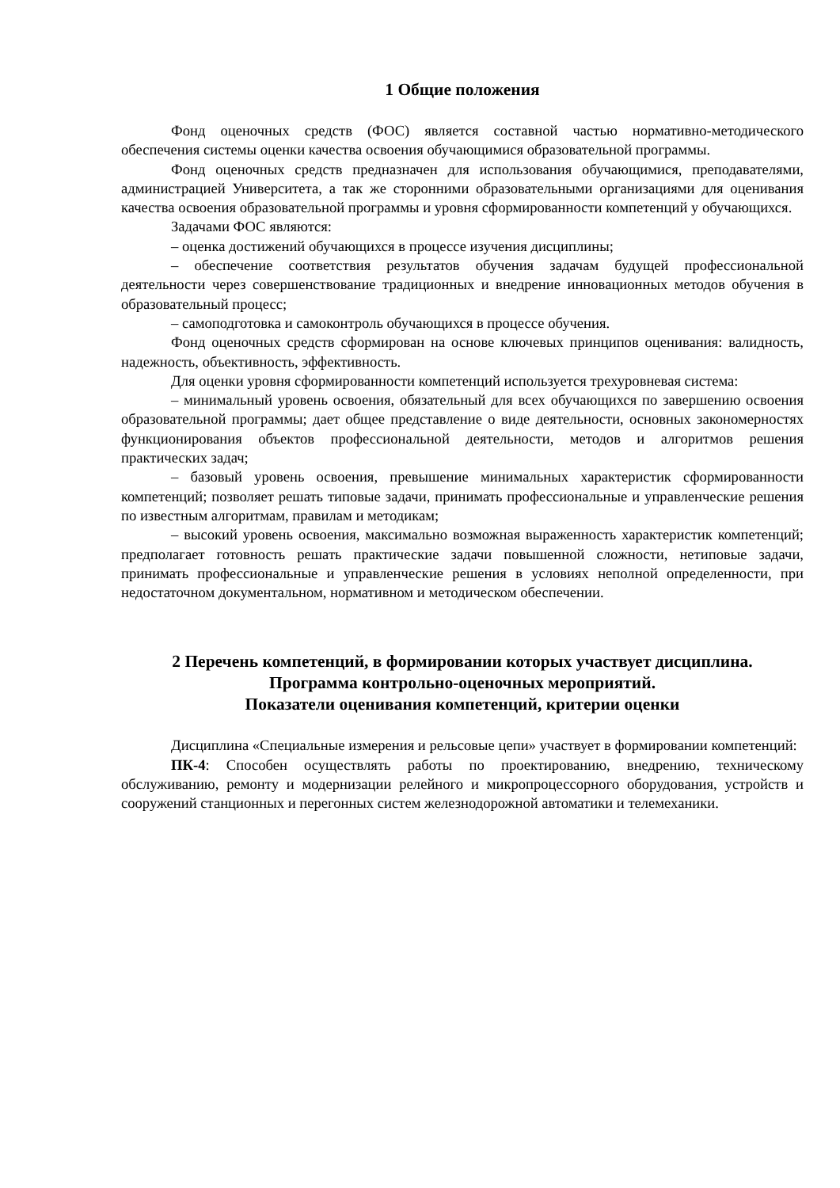1 Общие положения
Фонд оценочных средств (ФОС) является составной частью нормативно-методического обеспечения системы оценки качества освоения обучающимися образовательной программы.
Фонд оценочных средств предназначен для использования обучающимися, преподавателями, администрацией Университета, а так же сторонними образовательными организациями для оценивания качества освоения образовательной программы и уровня сформированности компетенций у обучающихся.
Задачами ФОС являются:
– оценка достижений обучающихся в процессе изучения дисциплины;
– обеспечение соответствия результатов обучения задачам будущей профессиональной деятельности через совершенствование традиционных и внедрение инновационных методов обучения в образовательный процесс;
– самоподготовка и самоконтроль обучающихся в процессе обучения.
Фонд оценочных средств сформирован на основе ключевых принципов оценивания: валидность, надежность, объективность, эффективность.
Для оценки уровня сформированности компетенций используется трехуровневая система:
– минимальный уровень освоения, обязательный для всех обучающихся по завершению освоения образовательной программы; дает общее представление о виде деятельности, основных закономерностях функционирования объектов профессиональной деятельности, методов и алгоритмов решения практических задач;
– базовый уровень освоения, превышение минимальных характеристик сформированности компетенций; позволяет решать типовые задачи, принимать профессиональные и управленческие решения по известным алгоритмам, правилам и методикам;
– высокий уровень освоения, максимально возможная выраженность характеристик компетенций; предполагает готовность решать практические задачи повышенной сложности, нетиповые задачи, принимать профессиональные и управленческие решения в условиях неполной определенности, при недостаточном документальном, нормативном и методическом обеспечении.
2 Перечень компетенций, в формировании которых участвует дисциплина.
Программа контрольно-оценочных мероприятий.
Показатели оценивания компетенций, критерии оценки
Дисциплина «Специальные измерения и рельсовые цепи» участвует в формировании компетенций:
ПК-4: Способен осуществлять работы по проектированию, внедрению, техническому обслуживанию, ремонту и модернизации релейного и микропроцессорного оборудования, устройств и сооружений станционных и перегонных систем железнодорожной автоматики и телемеханики.